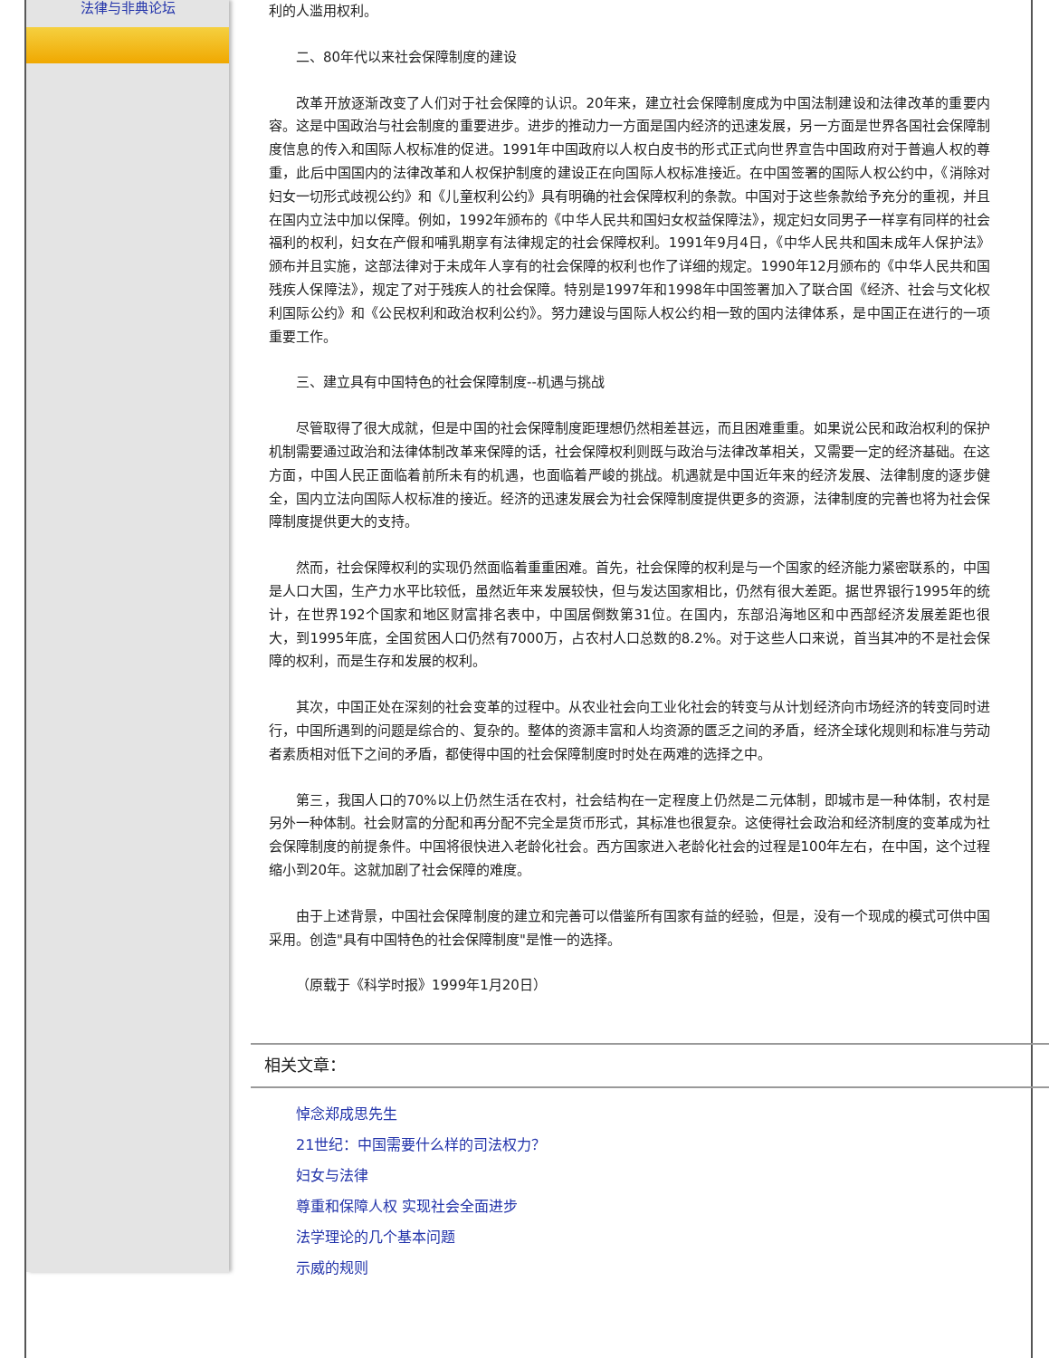法律与非典论坛
利的人滥用权利。
二、80年代以来社会保障制度的建设
改革开放逐渐改变了人们对于社会保障的认识。20年来，建立社会保障制度成为中国法制建设和法律改革的重要内容。这是中国政治与社会制度的重要进步。进步的推动力一方面是国内经济的迅速发展，另一方面是世界各国社会保障制度信息的传入和国际人权标准的促进。1991年中国政府以人权白皮书的形式正式向世界宣告中国政府对于普遍人权的尊重，此后中国国内的法律改革和人权保护制度的建设正在向国际人权标准接近。在中国签署的国际人权公约中，《消除对妇女一切形式歧视公约》和《儿童权利公约》具有明确的社会保障权利的条款。中国对于这些条款给予充分的重视，并且在国内立法中加以保障。例如，1992年颁布的《中华人民共和国妇女权益保障法》，规定妇女同男子一样享有同样的社会福利的权利，妇女在产假和哺乳期享有法律规定的社会保障权利。1991年9月4日，《中华人民共和国未成年人保护法》颁布并且实施，这部法律对于未成年人享有的社会保障的权利也作了详细的规定。1990年12月颁布的《中华人民共和国残疾人保障法》，规定了对于残疾人的社会保障。特别是1997年和1998年中国签署加入了联合国《经济、社会与文化权利国际公约》和《公民权利和政治权利公约》。努力建设与国际人权公约相一致的国内法律体系，是中国正在进行的一项重要工作。
三、建立具有中国特色的社会保障制度--机遇与挑战
尽管取得了很大成就，但是中国的社会保障制度距理想仍然相差甚远，而且困难重重。如果说公民和政治权利的保护机制需要通过政治和法律体制改革来保障的话，社会保障权利则既与政治与法律改革相关，又需要一定的经济基础。在这方面，中国人民正面临着前所未有的机遇，也面临着严峻的挑战。机遇就是中国近年来的经济发展、法律制度的逐步健全，国内立法向国际人权标准的接近。经济的迅速发展会为社会保障制度提供更多的资源，法律制度的完善也将为社会保障制度提供更大的支持。
然而，社会保障权利的实现仍然面临着重重困难。首先，社会保障的权利是与一个国家的经济能力紧密联系的，中国是人口大国，生产力水平比较低，虽然近年来发展较快，但与发达国家相比，仍然有很大差距。据世界银行1995年的统计，在世界192个国家和地区财富排名表中，中国居倒数第31位。在国内，东部沿海地区和中西部经济发展差距也很大，到1995年底，全国贫困人口仍然有7000万，占农村人口总数的8.2%。对于这些人口来说，首当其冲的不是社会保障的权利，而是生存和发展的权利。
其次，中国正处在深刻的社会变革的过程中。从农业社会向工业化社会的转变与从计划经济向市场经济的转变同时进行，中国所遇到的问题是综合的、复杂的。整体的资源丰富和人均资源的匮乏之间的矛盾，经济全球化规则和标准与劳动者素质相对低下之间的矛盾，都使得中国的社会保障制度时时处在两难的选择之中。
第三，我国人口的70%以上仍然生活在农村，社会结构在一定程度上仍然是二元体制，即城市是一种体制，农村是另外一种体制。社会财富的分配和再分配不完全是货币形式，其标准也很复杂。这使得社会政治和经济制度的变革成为社会保障制度的前提条件。中国将很快进入老龄化社会。西方国家进入老龄化社会的过程是100年左右，在中国，这个过程缩小到20年。这就加剧了社会保障的难度。
由于上述背景，中国社会保障制度的建立和完善可以借鉴所有国家有益的经验，但是，没有一个现成的模式可供中国采用。创造"具有中国特色的社会保障制度"是惟一的选择。
（原载于《科学时报》1999年1月20日）
相关文章：
悼念郑成思先生
21世纪：中国需要什么样的司法权力？
妇女与法律
尊重和保障人权 实现社会全面进步
法学理论的几个基本问题
示威的规则